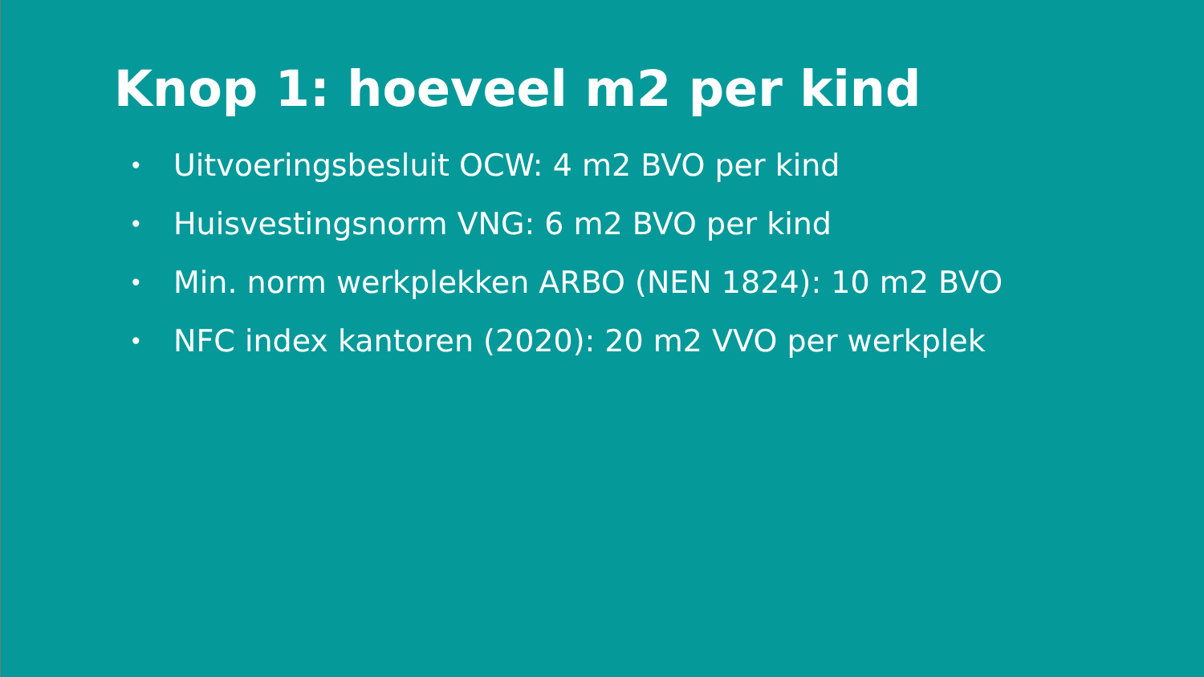Knop 1: hoeveel m2 per kind
• Uitvoeringsbesluit OCW: 4 m2 BVO per kind
• Huisvestingsnorm VNG: 6 m2 BVO per kind
• Min. norm werkplekken ARBO (NEN 1824): 10 m2 BVO
• NFC index kantoren (2020): 20 m2 VVO per werkplek